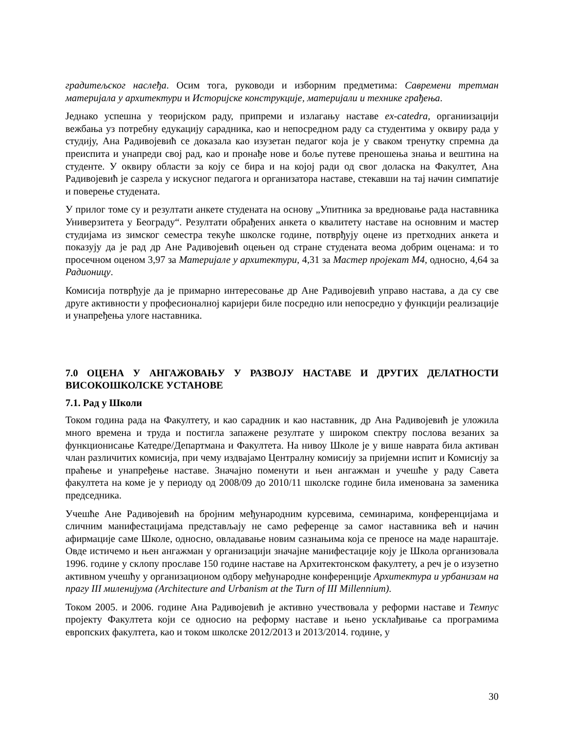градитељског наслеђа. Осим тога, руководи и изборним предметима: Савремени третман материјала у архитектури и Историјске конструкције, материјали и технике грађења.
Једнако успешна у теоријском раду, припреми и излагању наставе ex-catedra, органиизацији вежбања уз потребну едукацију сарадника, као и непосредном раду са студентима у оквиру рада у студију, Ана Радивојевић се доказала као изузетан педагог која је у сваком тренутку спремна да преиспита и унапреди свој рад, као и пронађе нове и боље путеве преношења знања и вештина на студенте. У оквиру области за коју се бира и на којој ради од свог доласка на Факултет, Ана Радивојевић је сазрела у искусног педагога и организатора наставе, стекавши на тај начин симпатије и поверење студената.
У прилог томе су и резултати анкете студената на основу „Упитника за вредновање рада наставника Универзитета у Београду“. Резултати обрађених анкета о квалитету наставе на основним и мастер студијама из зимског семестра текуће школске године, потврђују оцене из претходних анкета и показују да је рад др Ане Радивојевић оцењен од стране студената веома добрим оценама: и то просечном оценом 3,97 за Материјале у архитектури, 4,31 за Мастер пројекат М4, односно, 4,64 за Радионицу.
Комисија потврђује да је примарно интересовање др Ане Радивојевић управо настава, а да су све друге активности у професионалној каријери биле посредно или непосредно у функцији реализације и унапређења улоге наставника.
7.0 ОЦЕНА У АНГАЖОВАЊУ У РАЗВОЈУ НАСТАВЕ И ДРУГИХ ДЕЛАТНОСТИ ВИСОКОШКОЛСКЕ УСТАНОВЕ
7.1. Рад у Школи
Током година рада на Факултету, и као сарадник и као наставник, др Ана Радивојевић је уложила много времена и труда и постигла запажене резултате у широком спектру послова везаних за функционисање Катедре/Департмана и Факултета. На нивоу Школе је у више наврата била активан члан различитих комисија, при чему издвајамо Централну комисију за пријемни испит и Комисију за праћење и унапређење наставе. Значајно поменути и њен ангажман и учешће у раду Савета факултета на коме је у периоду од 2008/09 до 2010/11 школске године била именована за заменика председника.
Учешће Ане Радивојевић на бројним међународним курсевима, семинарима, конференцијама и сличним манифестацијама представљају не само референце за самог наставника већ и начин афирмације саме Школе, односно, овладавање новим сазнањима која се преносе на маде нараштаје. Овде истичемо и њен ангажман у организацији значајне манифестације коју је Школа организовала 1996. године у склопу прославе 150 године наставе на Архитектонском факултету, а реч је о изузетно активном учешћу у организационом одбору међународне конференције Архитектура и урбанизам на прагу III миленијума (Architecture and Urbanism at the Turn of III Millennium).
Током 2005. и 2006. године Ана Радивојевић је активно учествовала у реформи наставе и Темпус пројекту Факултета који се односио на реформу наставе и њено усклађивање са програмима европских факултета, као и током школске 2012/2013 и 2013/2014. године, у
30